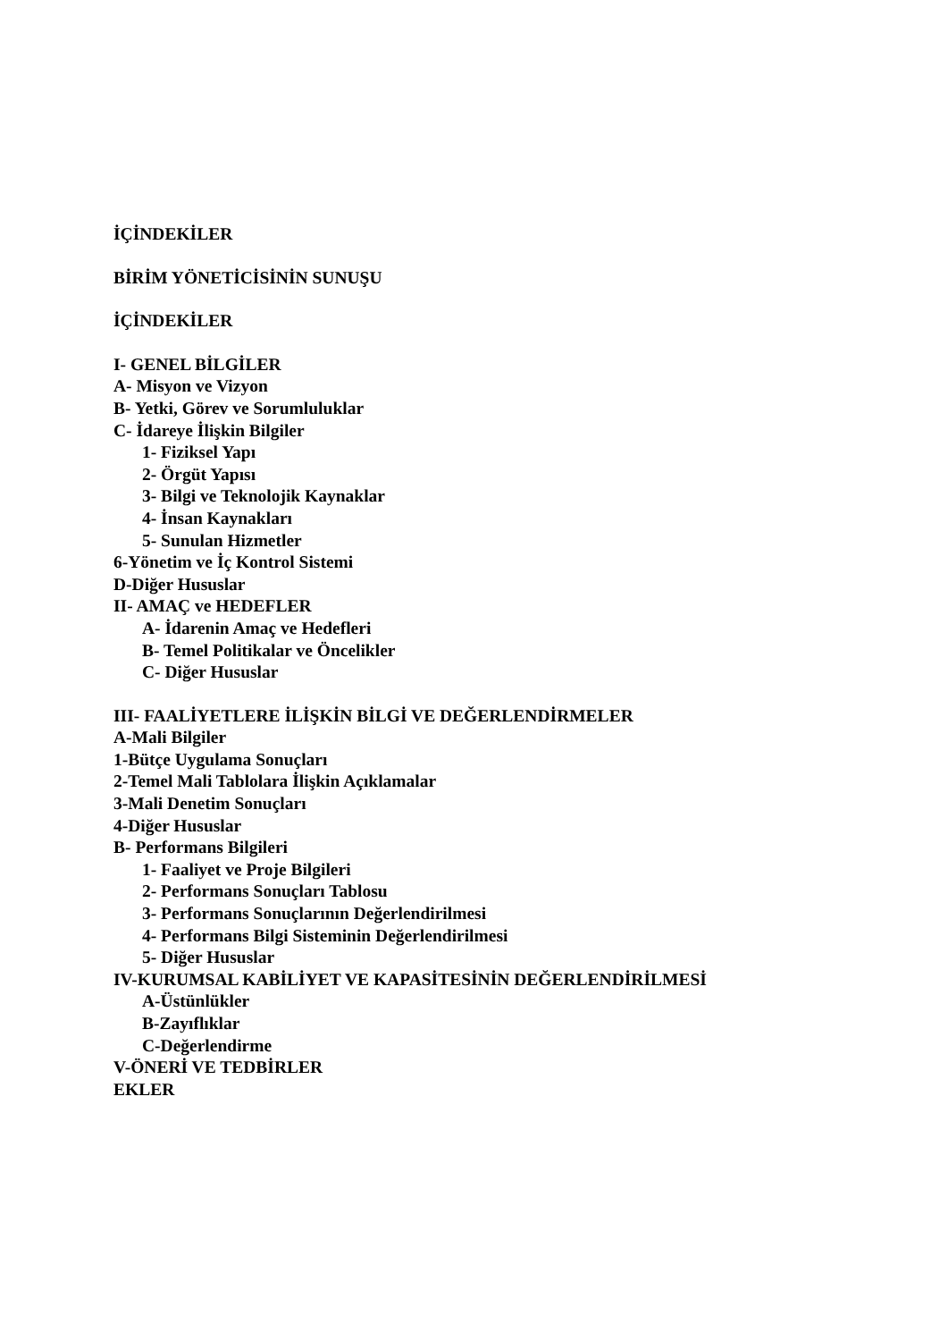İÇİNDEKİLER
BİRİM YÖNETİCİSİNİN SUNUŞU
İÇİNDEKİLER
I- GENEL BİLGİLER
A- Misyon ve Vizyon
B- Yetki, Görev ve Sorumluluklar
C- İdareye İlişkin Bilgiler
1- Fiziksel Yapı
2- Örgüt Yapısı
3- Bilgi ve Teknolojik Kaynaklar
4- İnsan Kaynakları
5- Sunulan Hizmetler
6-Yönetim ve İç Kontrol Sistemi
D-Diğer Hususlar
II- AMAÇ ve HEDEFLER
A- İdarenin Amaç ve Hedefleri
B- Temel Politikalar ve Öncelikler
C- Diğer Hususlar
III- FAALİYETLERE İLİŞKİN BİLGİ VE DEĞERLENDİRMELER
A-Mali Bilgiler
1-Bütçe Uygulama Sonuçları
2-Temel Mali Tablolara İlişkin Açıklamalar
3-Mali Denetim Sonuçları
4-Diğer Hususlar
B- Performans Bilgileri
1- Faaliyet ve Proje Bilgileri
2- Performans Sonuçları Tablosu
3- Performans Sonuçlarının Değerlendirilmesi
4- Performans Bilgi Sisteminin Değerlendirilmesi
5- Diğer Hususlar
IV-KURUMSAL KABİLİYET VE KAPASİTESİNİN DEĞERLENDİRİLMESİ
A-Üstünlükler
B-Zayıflıklar
C-Değerlendirme
V-ÖNERİ VE TEDBİRLER
EKLER